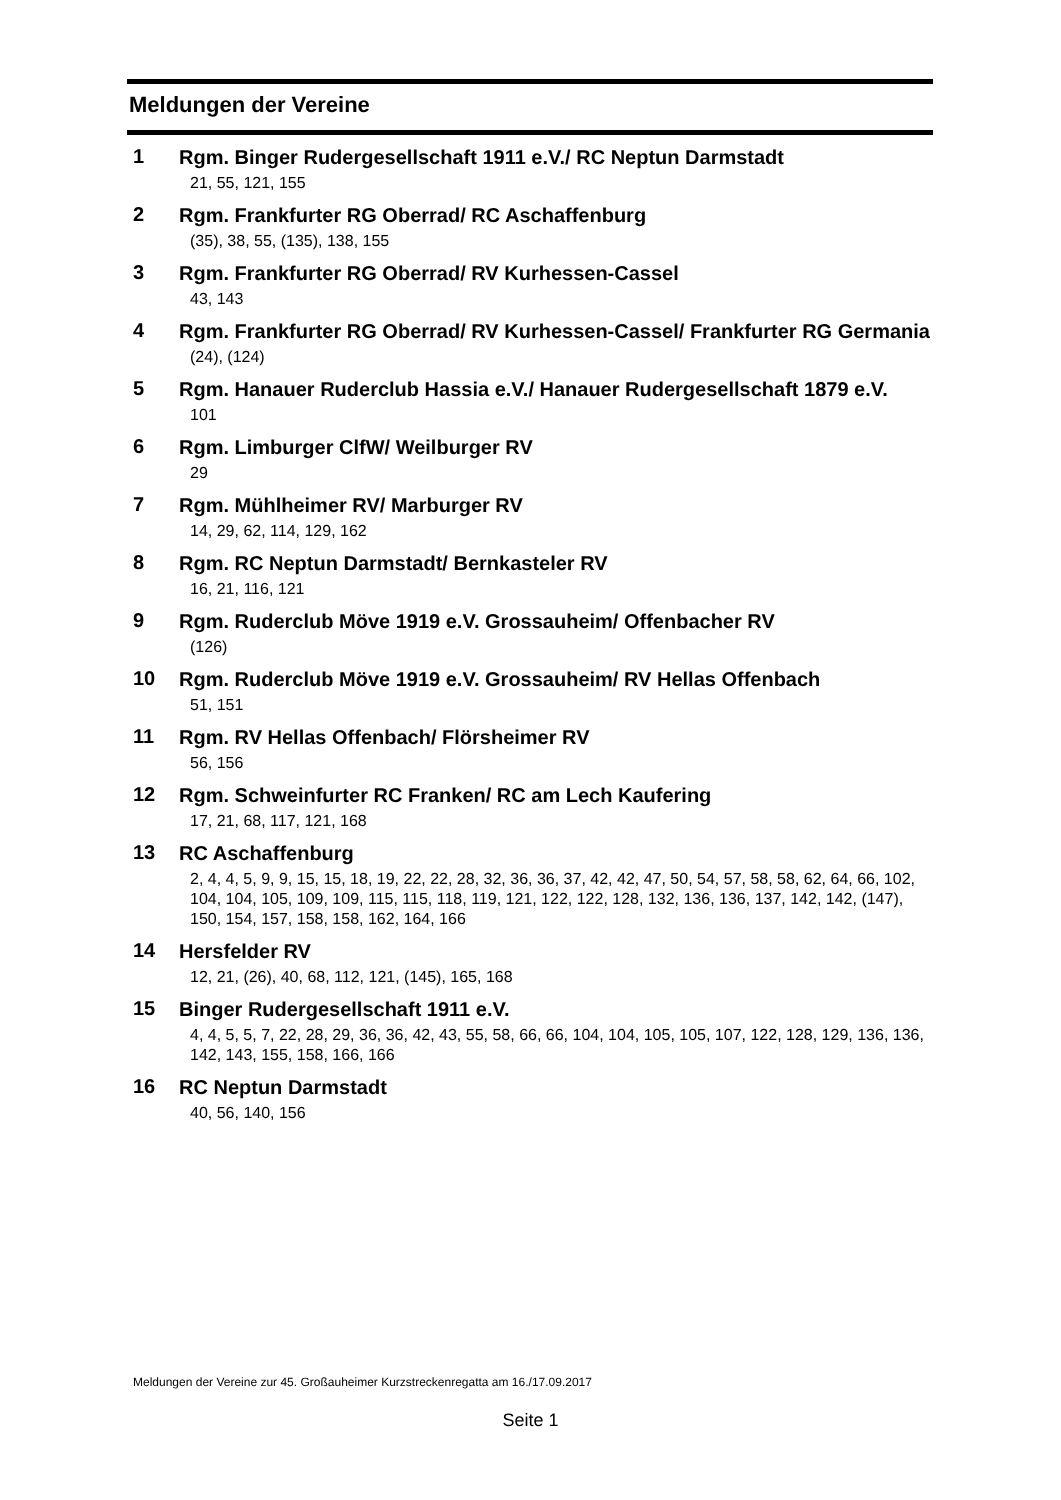Meldungen der Vereine
1
Rgm. Binger Rudergesellschaft 1911 e.V./ RC Neptun Darmstadt
21, 55, 121, 155
2
Rgm. Frankfurter RG Oberrad/ RC Aschaffenburg
(35), 38, 55, (135), 138, 155
3
Rgm. Frankfurter RG Oberrad/ RV Kurhessen-Cassel
43, 143
4
Rgm. Frankfurter RG Oberrad/ RV Kurhessen-Cassel/ Frankfurter RG Germania
(24), (124)
5
Rgm. Hanauer Ruderclub Hassia e.V./ Hanauer Rudergesellschaft 1879 e.V.
101
6
Rgm. Limburger ClfW/ Weilburger RV
29
7
Rgm. Mühlheimer RV/ Marburger RV
14, 29, 62, 114, 129, 162
8
Rgm. RC Neptun Darmstadt/ Bernkasteler RV
16, 21, 116, 121
9
Rgm. Ruderclub Möve 1919 e.V. Grossauheim/ Offenbacher RV
(126)
10
Rgm. Ruderclub Möve 1919 e.V. Grossauheim/ RV Hellas Offenbach
51, 151
11
Rgm. RV Hellas Offenbach/ Flörsheimer RV
56, 156
12
Rgm. Schweinfurter RC Franken/ RC am Lech Kaufering
17, 21, 68, 117, 121, 168
13
RC Aschaffenburg
2, 4, 4, 5, 9, 9, 15, 15, 18, 19, 22, 22, 28, 32, 36, 36, 37, 42, 42, 47, 50, 54, 57, 58, 58, 62, 64, 66, 102, 104, 104, 105, 109, 109, 115, 115, 118, 119, 121, 122, 122, 128, 132, 136, 136, 137, 142, 142, (147), 150, 154, 157, 158, 158, 162, 164, 166
14
Hersfelder RV
12, 21, (26), 40, 68, 112, 121, (145), 165, 168
15
Binger Rudergesellschaft 1911 e.V.
4, 4, 5, 5, 7, 22, 28, 29, 36, 36, 42, 43, 55, 58, 66, 66, 104, 104, 105, 105, 107, 122, 128, 129, 136, 136, 142, 143, 155, 158, 166, 166
16
RC Neptun Darmstadt
40, 56, 140, 156
Meldungen der Vereine zur 45. Großauheimer Kurzstreckenregatta am 16./17.09.2017
Seite 1